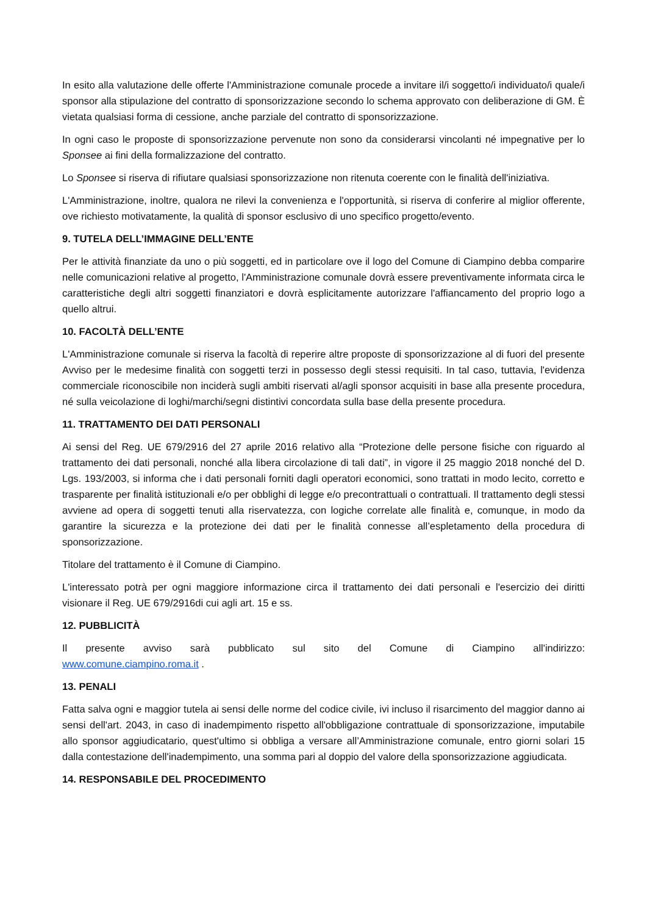In esito alla valutazione delle offerte l'Amministrazione comunale procede a invitare il/i soggetto/i individuato/i quale/i sponsor alla stipulazione del contratto di sponsorizzazione secondo lo schema approvato con deliberazione di GM. È vietata qualsiasi forma di cessione, anche parziale del contratto di sponsorizzazione.
In ogni caso le proposte di sponsorizzazione pervenute non sono da considerarsi vincolanti né impegnative per lo Sponsee ai fini della formalizzazione del contratto.
Lo Sponsee si riserva di rifiutare qualsiasi sponsorizzazione non ritenuta coerente con le finalità dell'iniziativa.
L'Amministrazione, inoltre, qualora ne rilevi la convenienza e l'opportunità, si riserva di conferire al miglior offerente, ove richiesto motivatamente, la qualità di sponsor esclusivo di uno specifico progetto/evento.
9. TUTELA DELL’IMMAGINE DELL’ENTE
Per le attività finanziate da uno o più soggetti, ed in particolare ove il logo del Comune di Ciampino debba comparire nelle comunicazioni relative al progetto, l'Amministrazione comunale dovrà essere preventivamente informata circa le caratteristiche degli altri soggetti finanziatori e dovrà esplicitamente autorizzare l'affiancamento del proprio logo a quello altrui.
10. FACOLTÀ DELL’ENTE
L'Amministrazione comunale si riserva la facoltà di reperire altre proposte di sponsorizzazione al di fuori del presente Avviso per le medesime finalità con soggetti terzi in possesso degli stessi requisiti. In tal caso, tuttavia, l'evidenza commerciale riconoscibile non inciderà sugli ambiti riservati al/agli sponsor acquisiti in base alla presente procedura, né sulla veicolazione di loghi/marchi/segni distintivi concordata sulla base della presente procedura.
11. TRATTAMENTO DEI DATI PERSONALI
Ai sensi del Reg. UE 679/2916 del 27 aprile 2016 relativo alla “Protezione delle persone fisiche con riguardo al trattamento dei dati personali, nonché alla libera circolazione di tali dati”, in vigore il 25 maggio 2018 nonché del D. Lgs. 193/2003, si informa che i dati personali forniti dagli operatori economici, sono trattati in modo lecito, corretto e trasparente per finalità istituzionali e/o per obblighi di legge e/o precontrattuali o contrattuali. Il trattamento degli stessi avviene ad opera di soggetti tenuti alla riservatezza, con logiche correlate alle finalità e, comunque, in modo da garantire la sicurezza e la protezione dei dati per le finalità connesse all’espletamento della procedura di sponsorizzazione.
Titolare del trattamento è il Comune di Ciampino.
L'interessato potrà per ogni maggiore informazione circa il trattamento dei dati personali e l'esercizio dei diritti visionare il Reg. UE 679/2916di cui agli art. 15 e ss.
12. PUBBLICITÀ
Il presente avviso sarà pubblicato sul sito del Comune di Ciampino all'indirizzo:
www.comune.ciampino.roma.it .
13. PENALI
Fatta salva ogni e maggior tutela ai sensi delle norme del codice civile, ivi incluso il risarcimento del maggior danno ai sensi dell'art. 2043, in caso di inadempimento rispetto all'obbligazione contrattuale di sponsorizzazione, imputabile allo sponsor aggiudicatario, quest'ultimo si obbliga a versare all’Amministrazione comunale, entro giorni solari 15 dalla contestazione dell'inadempimento, una somma pari al doppio del valore della sponsorizzazione aggiudicata.
14. RESPONSABILE DEL PROCEDIMENTO